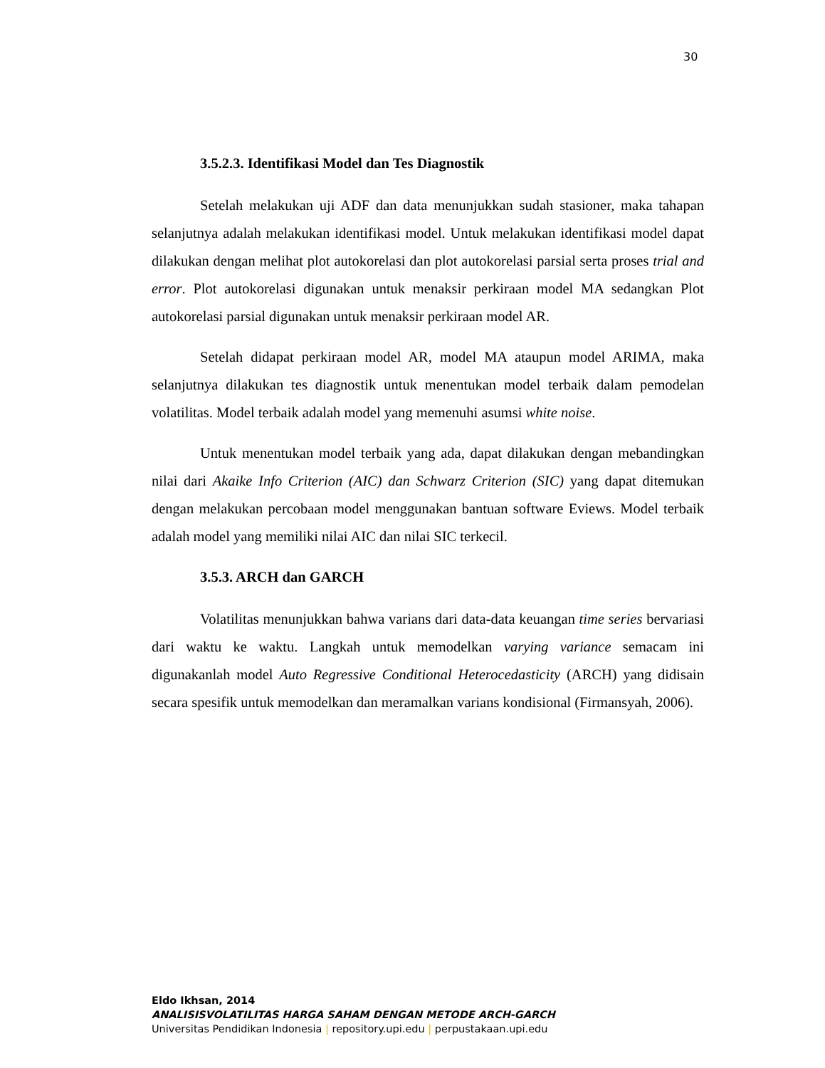30
3.5.2.3. Identifikasi Model dan Tes Diagnostik
Setelah melakukan uji ADF dan data menunjukkan sudah stasioner, maka tahapan selanjutnya adalah melakukan identifikasi model. Untuk melakukan identifikasi model dapat dilakukan dengan melihat plot autokorelasi dan plot autokorelasi parsial serta proses trial and error. Plot autokorelasi digunakan untuk menaksir perkiraan model MA sedangkan Plot autokorelasi parsial digunakan untuk menaksir perkiraan model AR.
Setelah didapat perkiraan model AR, model MA ataupun model ARIMA, maka selanjutnya dilakukan tes diagnostik untuk menentukan model terbaik dalam pemodelan volatilitas. Model terbaik adalah model yang memenuhi asumsi white noise.
Untuk menentukan model terbaik yang ada, dapat dilakukan dengan mebandingkan nilai dari Akaike Info Criterion (AIC) dan Schwarz Criterion (SIC) yang dapat ditemukan dengan melakukan percobaan model menggunakan bantuan software Eviews. Model terbaik adalah model yang memiliki nilai AIC dan nilai SIC terkecil.
3.5.3. ARCH dan GARCH
Volatilitas menunjukkan bahwa varians dari data-data keuangan time series bervariasi dari waktu ke waktu. Langkah untuk memodelkan varying variance semacam ini digunakanlah model Auto Regressive Conditional Heterocedasticity (ARCH) yang didisain secara spesifik untuk memodelkan dan meramalkan varians kondisional (Firmansyah, 2006).
Eldo Ikhsan, 2014
ANALISISVOLATILITAS HARGA SAHAM DENGAN METODE ARCH-GARCH
Universitas Pendidikan Indonesia | repository.upi.edu | perpustakaan.upi.edu